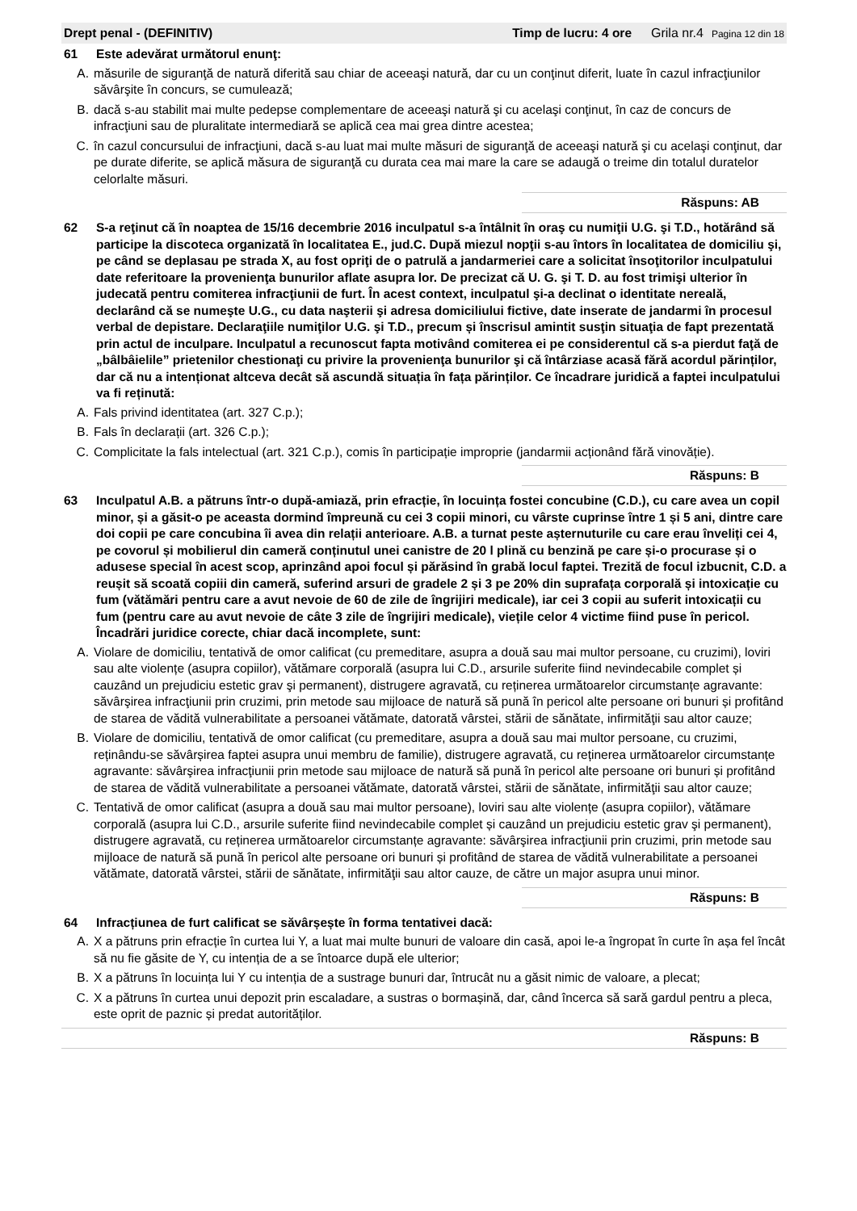Drept penal - (DEFINITIV) Timp de lucru: 4 ore Grila nr.4 Pagina 12 din 18
61 Este adevărat următorul enunţ:
A. măsurile de siguranţă de natură diferită sau chiar de aceeaşi natură, dar cu un conţinut diferit, luate în cazul infracţiunilor săvârşite în concurs, se cumulează;
B. dacă s-au stabilit mai multe pedepse complementare de aceeaşi natură şi cu acelaşi conţinut, în caz de concurs de infracţiuni sau de pluralitate intermediară se aplică cea mai grea dintre acestea;
C. în cazul concursului de infracţiuni, dacă s-au luat mai multe măsuri de siguranţă de aceeaşi natură şi cu acelaşi conţinut, dar pe durate diferite, se aplică măsura de siguranţă cu durata cea mai mare la care se adaugă o treime din totalul duratelor celorlalte măsuri.
Răspuns: AB
62 S-a reţinut că în noaptea de 15/16 decembrie 2016 inculpatul s-a întâlnit în oraş cu numiţii U.G. şi T.D., hotărând să participe la discoteca organizată în localitatea E., jud.C. După miezul nopţii s-au întors în localitatea de domiciliu şi, pe când se deplasau pe strada X, au fost opriţi de o patrulă a jandarmeriei care a solicitat însoţitorilor inculpatului date referitoare la provenienţa bunurilor aflate asupra lor. De precizat că U. G. şi T. D. au fost trimişi ulterior în judecată pentru comiterea infracţiunii de furt. În acest context, inculpatul şi-a declinat o identitate nereală, declarând că se numeşte U.G., cu data naşterii şi adresa domiciliului fictive, date inserate de jandarmi în procesul verbal de depistare. Declaraţiile numiţilor U.G. şi T.D., precum și înscrisul amintit susţin situaţia de fapt prezentată prin actul de inculpare. Inculpatul a recunoscut fapta motivând comiterea ei pe considerentul că s-a pierdut faţă de „bâlbâielile” prietenilor chestionaţi cu privire la provenienţa bunurilor şi că întârziase acasă fără acordul părinților, dar că nu a intenționat altceva decât să ascundă situația în fața părinților. Ce încadrare juridică a faptei inculpatului va fi reținută:
A. Fals privind identitatea (art. 327 C.p.);
B. Fals în declarații (art. 326 C.p.);
C. Complicitate la fals intelectual (art. 321 C.p.), comis în participație improprie (jandarmii acționând fără vinovăție).
Răspuns: B
63 Inculpatul A.B. a pătruns într-o după-amiază, prin efracție, în locuința fostei concubine (C.D.), cu care avea un copil minor, și a găsit-o pe aceasta dormind împreună cu cei 3 copii minori, cu vârste cuprinse între 1 și 5 ani, dintre care doi copii pe care concubina îi avea din relații anterioare. A.B. a turnat peste așternuturile cu care erau înveliți cei 4, pe covorul și mobilierul din cameră conținutul unei canistre de 20 l plină cu benzină pe care și-o procurase și o adusese special în acest scop, aprinzând apoi focul și părăsind în grabă locul faptei. Trezită de focul izbucnit, C.D. a reușit să scoată copiii din cameră, suferind arsuri de gradele 2 și 3 pe 20% din suprafața corporală și intoxicație cu fum (vătămări pentru care a avut nevoie de 60 de zile de îngrijiri medicale), iar cei 3 copii au suferit intoxicații cu fum (pentru care au avut nevoie de câte 3 zile de îngrijiri medicale), viețile celor 4 victime fiind puse în pericol. Încadrări juridice corecte, chiar dacă incomplete, sunt:
A. Violare de domiciliu, tentativă de omor calificat (cu premeditare, asupra a două sau mai multor persoane, cu cruzimi), loviri sau alte violențe (asupra copiilor), vătămare corporală (asupra lui C.D., arsurile suferite fiind nevindecabile complet și cauzând un prejudiciu estetic grav şi permanent), distrugere agravată, cu reținerea următoarelor circumstanțe agravante: săvârşirea infracţiunii prin cruzimi, prin metode sau mijloace de natură să pună în pericol alte persoane ori bunuri și profitând de starea de vădită vulnerabilitate a persoanei vătămate, datorată vârstei, stării de sănătate, infirmităţii sau altor cauze;
B. Violare de domiciliu, tentativă de omor calificat (cu premeditare, asupra a două sau mai multor persoane, cu cruzimi, reținându-se săvârșirea faptei asupra unui membru de familie), distrugere agravată, cu reținerea următoarelor circumstanțe agravante: săvârşirea infracţiunii prin metode sau mijloace de natură să pună în pericol alte persoane ori bunuri și profitând de starea de vădită vulnerabilitate a persoanei vătămate, datorată vârstei, stării de sănătate, infirmităţii sau altor cauze;
C. Tentativă de omor calificat (asupra a două sau mai multor persoane), loviri sau alte violențe (asupra copiilor), vătămare corporală (asupra lui C.D., arsurile suferite fiind nevindecabile complet și cauzând un prejudiciu estetic grav şi permanent), distrugere agravată, cu reținerea următoarelor circumstanțe agravante: săvârşirea infracţiunii prin cruzimi, prin metode sau mijloace de natură să pună în pericol alte persoane ori bunuri și profitând de starea de vădită vulnerabilitate a persoanei vătămate, datorată vârstei, stării de sănătate, infirmităţii sau altor cauze, de către un major asupra unui minor.
Răspuns: B
64 Infracțiunea de furt calificat se săvârșește în forma tentativei dacă:
A. X a pătruns prin efracție în curtea lui Y, a luat mai multe bunuri de valoare din casă, apoi le-a îngropat în curte în așa fel încât să nu fie găsite de Y, cu intenția de a se întoarce după ele ulterior;
B. X a pătruns în locuința lui Y cu intenția de a sustrage bunuri dar, întrucât nu a găsit nimic de valoare, a plecat;
C. X a pătruns în curtea unui depozit prin escaladare, a sustras o bormașină, dar, când încerca să sară gardul pentru a pleca, este oprit de paznic și predat autorităților.
Răspuns: B